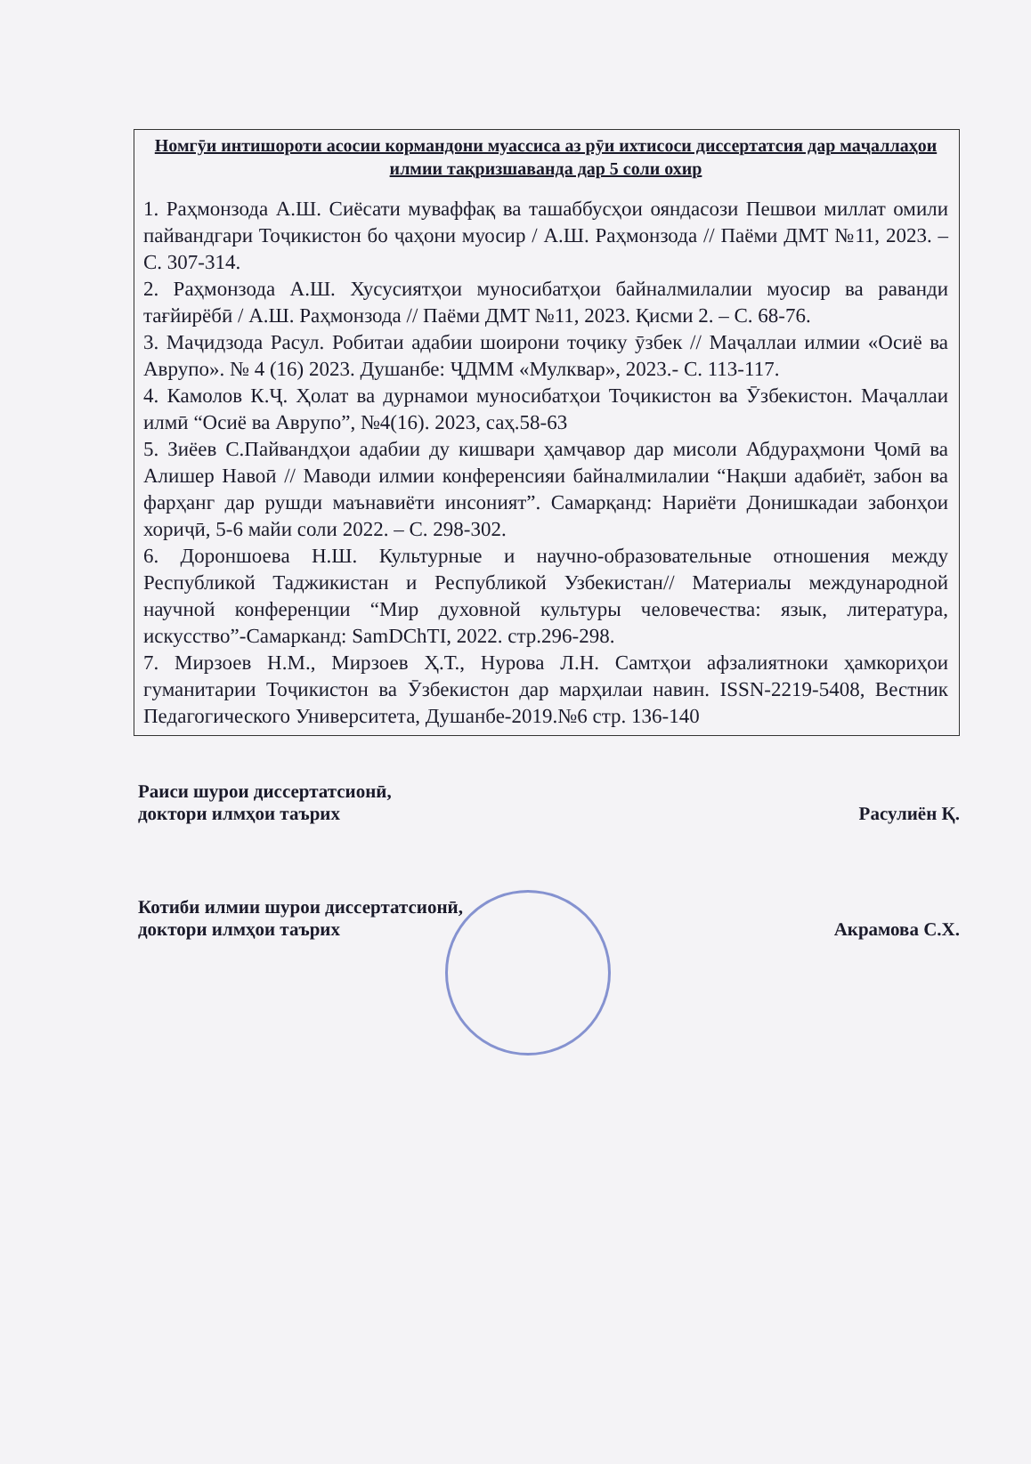Номгӯи интишороти асосии кормандони муассиса аз рӯи ихтисоси диссертатсия дар маҷаллаҳои илмии тақризшаванда дар 5 соли охир
1. Раҳмонзода А.Ш. Сиёсати муваффақ ва ташаббусҳои ояндасози Пешвои миллат омили пайвандгари Тоҷикистон бо ҷаҳони муосир / А.Ш. Раҳмонзода // Паёми ДМТ №11, 2023. – С. 307-314.
2. Раҳмонзода А.Ш. Хусусиятҳои муносибатҳои байналмилалии муосир ва раванди тағйирёбӣ / А.Ш. Раҳмонзода // Паёми ДМТ №11, 2023. Қисми 2. – С. 68-76.
3. Маҷидзода Расул. Робитаи адабии шоирони тоҷику ӯзбек // Маҷаллаи илмии «Осиё ва Аврупо». № 4 (16) 2023. Душанбе: ҶДММ «Мулквар», 2023.- С. 113-117.
4. Камолов К.Ҷ. Ҳолат ва дурнамои муносибатҳои Тоҷикистон ва Ӯзбекистон. Маҷаллаи илмӣ “Осиё ва Аврупо”, №4(16). 2023, саҳ.58-63
5. Зиёев С.Пайвандҳои адабии ду кишвари ҳамҷавор дар мисоли Абдураҳмони Ҷомӣ ва Алишер Навоӣ // Маводи илмии конференсияи байналмилалии “Нақши адабиёт, забон ва фарҳанг дар рушди маънавиёти инсоният”. Самарқанд: Нариёти Донишкадаи забонҳои хориҷӣ, 5-6 майи соли 2022. – С. 298-302.
6. Дороншоева Н.Ш. Культурные и научно-образовательные отношения между Республикой Таджикистан и Республикой Узбекистан// Материалы международной научной конференции “Мир духовной культуры человечества: язык, литература, искусство”-Самарканд: SamDChTI, 2022. стр.296-298.
7. Мирзоев Н.М., Мирзоев Ҳ.Т., Нурова Л.Н. Самтҳои афзалиятноки ҳамкориҳои гуманитарии Тоҷикистон ва Ӯзбекистон дар марҳилаи навин. ISSN-2219-5408, Вестник Педагогического Университета, Душанбе-2019.№6 стр. 136-140
Раиси шурои диссертатсионӣ,
доктори илмҳои таърих
Расулиён Қ.
Котиби илмии шурои диссертатсионӣ,
доктори илмҳои таърих
Акрамова С.Х.